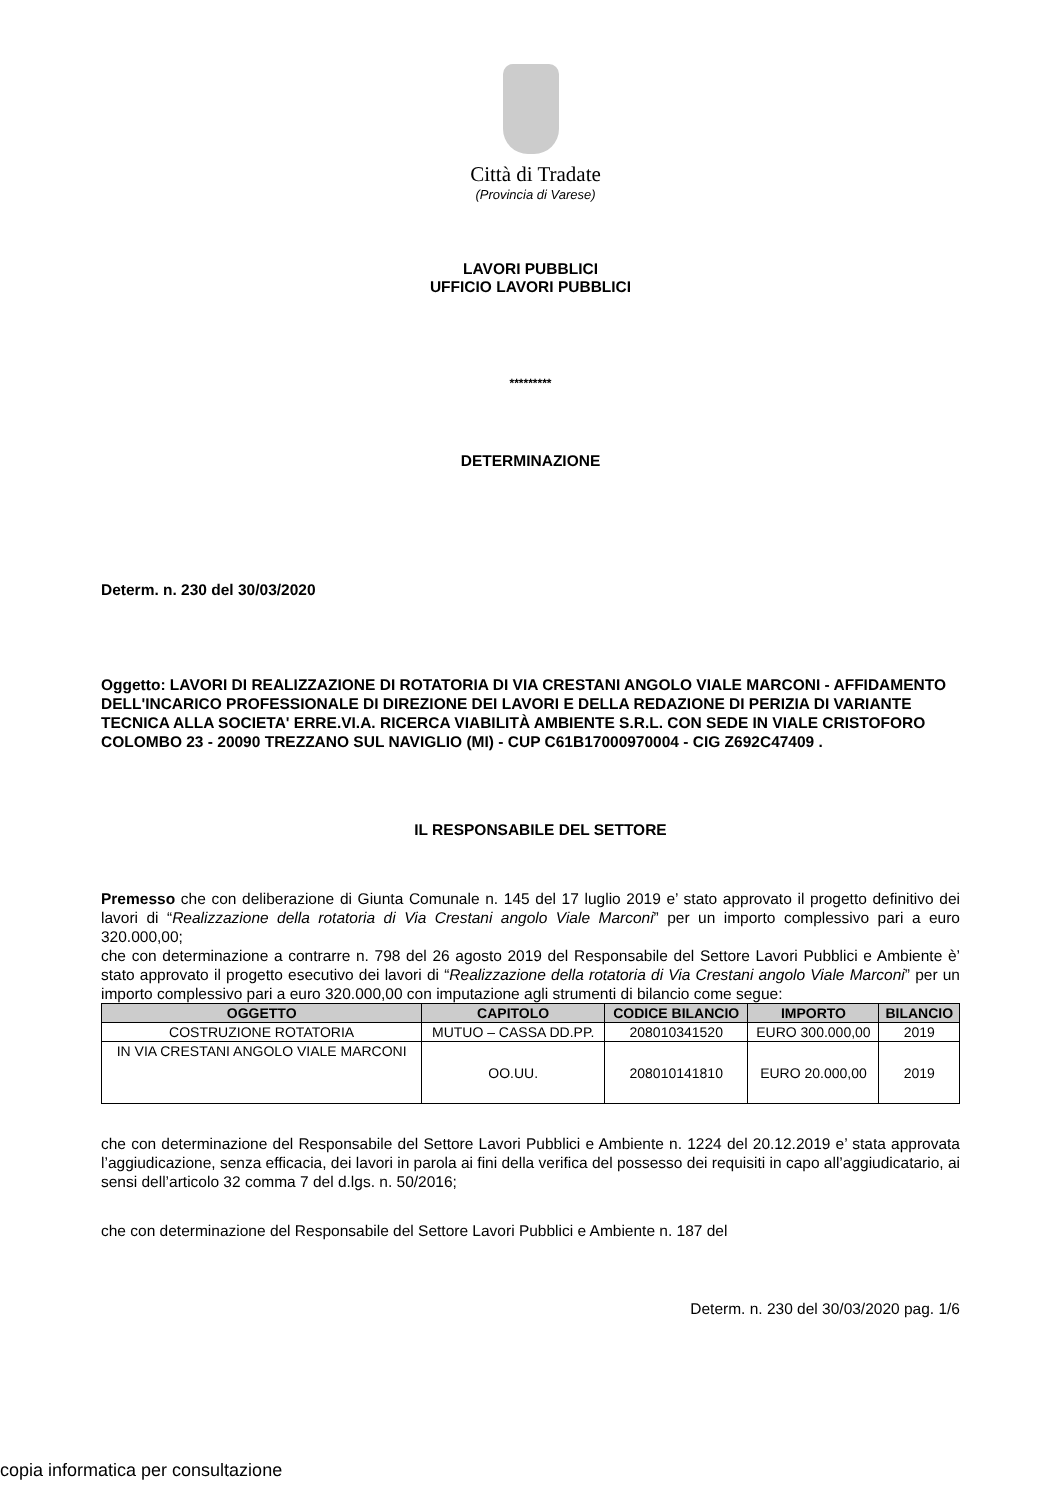Città di Tradate
(Provincia di Varese)
LAVORI PUBBLICI
UFFICIO LAVORI PUBBLICI
*********
DETERMINAZIONE
Determ. n. 230 del 30/03/2020
Oggetto: LAVORI DI REALIZZAZIONE DI ROTATORIA DI VIA CRESTANI ANGOLO VIALE MARCONI - AFFIDAMENTO DELL'INCARICO PROFESSIONALE DI DIREZIONE DEI LAVORI E DELLA REDAZIONE DI PERIZIA DI VARIANTE TECNICA ALLA SOCIETA' ERRE.VI.A. RICERCA VIABILITÀ AMBIENTE S.R.L. CON SEDE IN VIALE CRISTOFORO COLOMBO 23 - 20090 TREZZANO SUL NAVIGLIO (MI) - CUP C61B17000970004 - CIG Z692C47409 .
IL RESPONSABILE DEL SETTORE
Premesso che con deliberazione di Giunta Comunale n. 145 del 17 luglio 2019 e’ stato approvato il progetto definitivo dei lavori di “Realizzazione della rotatoria di Via Crestani angolo Viale Marconi” per un importo complessivo pari a euro 320.000,00;
che con determinazione a contrarre n. 798 del 26 agosto 2019 del Responsabile del Settore Lavori Pubblici e Ambiente è’ stato approvato il progetto esecutivo dei lavori di “Realizzazione della rotatoria di Via Crestani angolo Viale Marconi” per un importo complessivo pari a euro 320.000,00 con imputazione agli strumenti di bilancio come segue:
| OGGETTO | CAPITOLO | CODICE BILANCIO | IMPORTO | BILANCIO |
| --- | --- | --- | --- | --- |
| COSTRUZIONE ROTATORIA | MUTUO – CASSA DD.PP. | 208010341520 | EURO 300.000,00 | 2019 |
| IN VIA CRESTANI ANGOLO VIALE MARCONI | OO.UU. | 208010141810 | EURO 20.000,00 | 2019 |
che con determinazione del Responsabile del Settore Lavori Pubblici e Ambiente n. 1224 del 20.12.2019 e’ stata approvata l’aggiudicazione, senza efficacia, dei lavori in parola ai fini della verifica del possesso dei requisiti in capo all’aggiudicatario, ai sensi dell’articolo 32 comma 7 del d.lgs. n. 50/2016;
che con determinazione del Responsabile del Settore Lavori Pubblici e Ambiente n. 187 del
Determ. n. 230 del 30/03/2020 pag. 1/6
copia informatica per consultazione